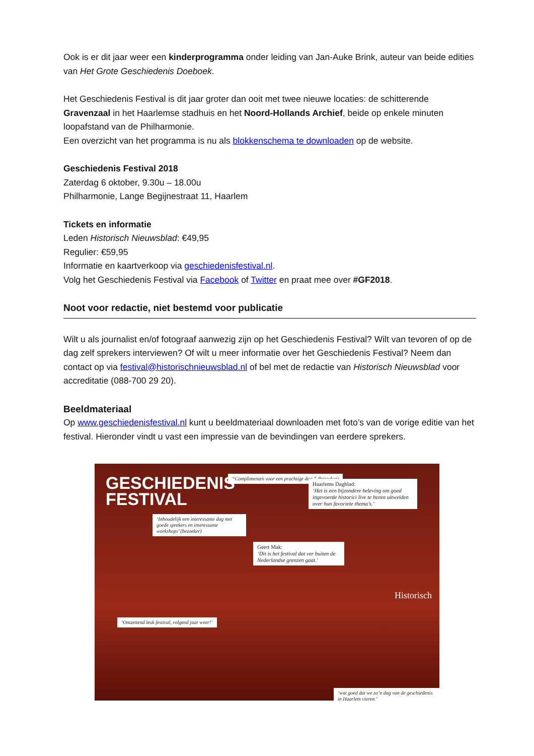Ook is er dit jaar weer een kinderprogramma onder leiding van Jan-Auke Brink, auteur van beide edities van Het Grote Geschiedenis Doeboek.
Het Geschiedenis Festival is dit jaar groter dan ooit met twee nieuwe locaties: de schitterende Gravenzaal in het Haarlemse stadhuis en het Noord-Hollands Archief, beide op enkele minuten loopafstand van de Philharmonie.
Een overzicht van het programma is nu als blokkenschema te downloaden op de website.
Geschiedenis Festival 2018
Zaterdag 6 oktober, 9.30u – 18.00u
Philharmonie, Lange Begijnestraat 11, Haarlem
Tickets en informatie
Leden Historisch Nieuwsblad: €49,95
Regulier: €59,95
Informatie en kaartverkoop via geschiedenisfestival.nl.
Volg het Geschiedenis Festival via Facebook of Twitter en praat mee over #GF2018.
Noot voor redactie, niet bestemd voor publicatie
Wilt u als journalist en/of fotograaf aanwezig zijn op het Geschiedenis Festival? Wilt van tevoren of op de dag zelf sprekers interviewen? Of wilt u meer informatie over het Geschiedenis Festival? Neem dan contact op via festival@historischnieuwsblad.nl of bel met de redactie van Historisch Nieuwsblad voor accreditatie (088-700 29 20).
Beeldmateriaal
Op www.geschiedenisfestival.nl kunt u beeldmateriaal downloaden met foto’s van de vorige editie van het festival. Hieronder vindt u vast een impressie van de bevindingen van eerdere sprekers.
GESCHIEDENIS
FESTIVAL
“Complimenten voor een prachtige dag.” (bezoeker)
Haarlems Dagblad:
‘Het is een bijzondere beleving om goed ingevoerde historici live te horen uitweiden over hun favoriete thema’s.’
‘Inhoudelijk een interessante dag met goede sprekers en interessante workshops’ (bezoeker)
Geert Mak:
‘Dit is het festival dat ver buiten de Nederlandse grenzen gaat.’
‘Ontzettend leuk festival, volgend jaar weer!’
Historisch
‘wat goed dat we zo’n dag van de geschiedenis in Haarlem vieren.’